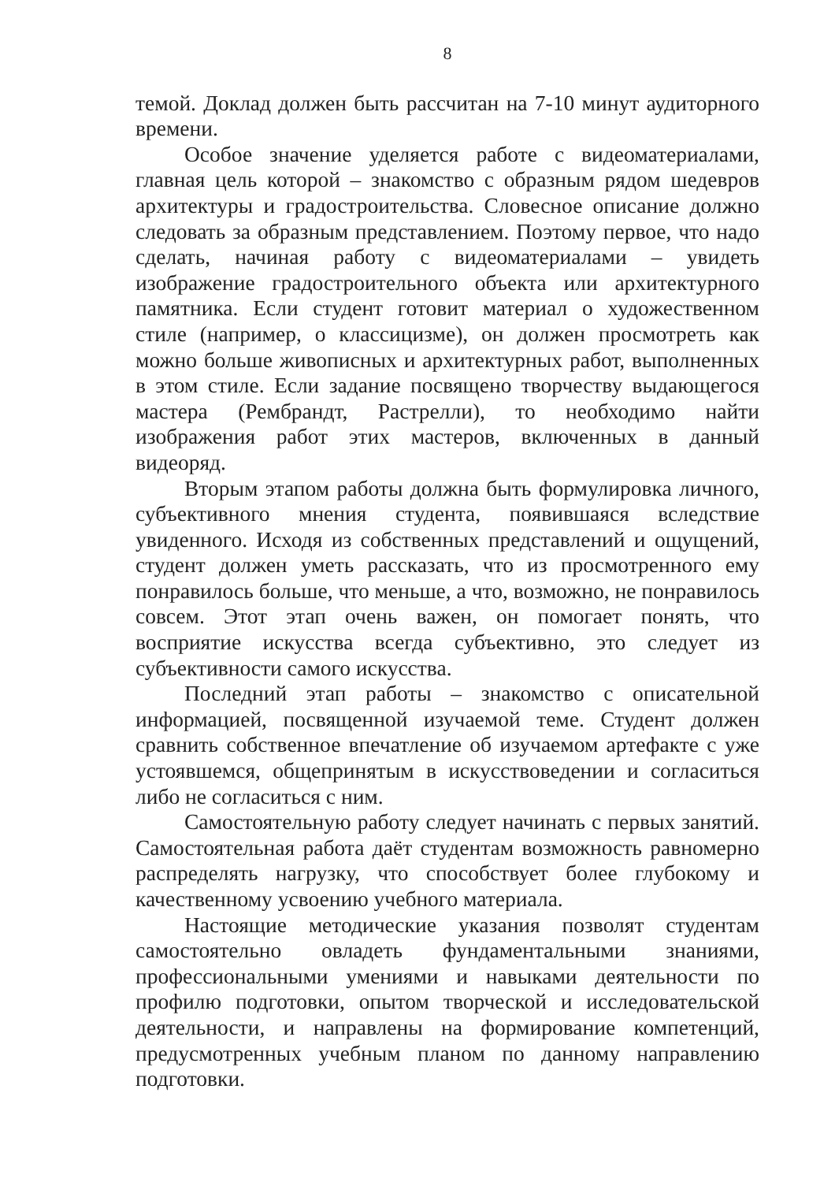8
темой. Доклад должен быть рассчитан на 7-10 минут аудиторного времени.
Особое значение уделяется работе с видеоматериалами, главная цель которой – знакомство с образным рядом шедевров архитектуры и градостроительства. Словесное описание должно следовать за образным представлением. Поэтому первое, что надо сделать, начиная работу с видеоматериалами – увидеть изображение градостроительного объекта или архитектурного памятника. Если студент готовит материал о художественном стиле (например, о классицизме), он должен просмотреть как можно больше живописных и архитектурных работ, выполненных в этом стиле. Если задание посвящено творчеству выдающегося мастера (Рембрандт, Растрелли), то необходимо найти изображения работ этих мастеров, включенных в данный видеоряд.
Вторым этапом работы должна быть формулировка личного, субъективного мнения студента, появившаяся вследствие увиденного. Исходя из собственных представлений и ощущений, студент должен уметь рассказать, что из просмотренного ему понравилось больше, что меньше, а что, возможно, не понравилось совсем. Этот этап очень важен, он помогает понять, что восприятие искусства всегда субъективно, это следует из субъективности самого искусства.
Последний этап работы – знакомство с описательной информацией, посвященной изучаемой теме. Студент должен сравнить собственное впечатление об изучаемом артефакте с уже устоявшемся, общепринятым в искусствоведении и согласиться либо не согласиться с ним.
Самостоятельную работу следует начинать с первых занятий. Самостоятельная работа даёт студентам возможность равномерно распределять нагрузку, что способствует более глубокому и качественному усвоению учебного материала.
Настоящие методические указания позволят студентам самостоятельно овладеть фундаментальными знаниями, профессиональными умениями и навыками деятельности по профилю подготовки, опытом творческой и исследовательской деятельности, и направлены на формирование компетенций, предусмотренных учебным планом по данному направлению подготовки.